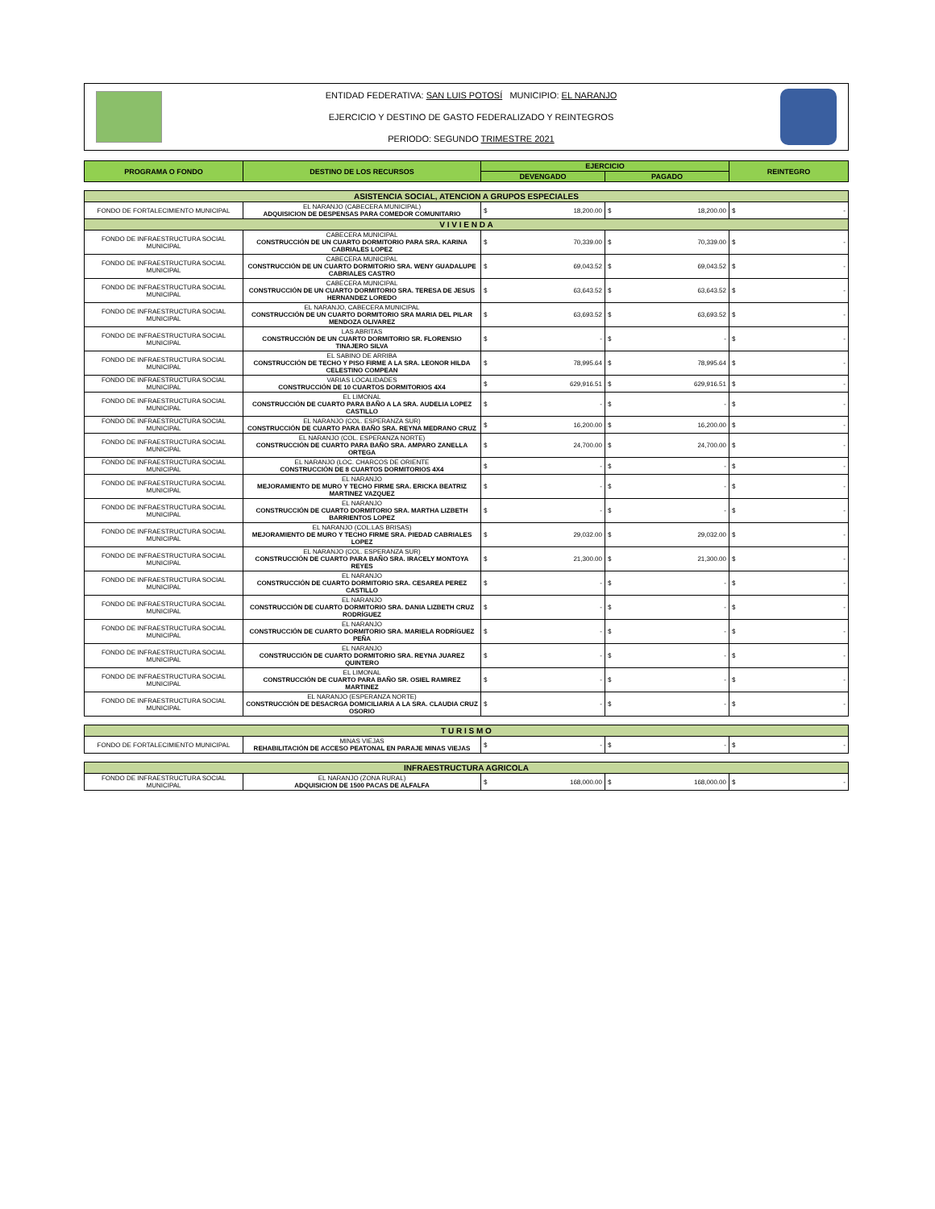ENTIDAD FEDERATIVA: SAN LUIS POTOSÍ MUNICIPIO: EL NARANJO
EJERCICIO Y DESTINO DE GASTO FEDERALIZADO Y REINTEGROS
PERIODO: SEGUNDO TRIMESTRE 2021
| PROGRAMA O FONDO | DESTINO DE LOS RECURSOS | EJERCICIO | | REINTEGRO |
| --- | --- | --- | --- | --- |
| | | DEVENGADO | PAGADO | |
| ASISTENCIA SOCIAL, ATENCION A GRUPOS ESPECIALES | | | | |
| FONDO DE FORTALECIMIENTO MUNICIPAL | EL NARANJO (CABECERA MUNICIPAL) ADQUISICION DE DESPENSAS PARA COMEDOR COMUNITARIO | $ 18,200.00 | $ 18,200.00 | $ - |
| V I V I E N D A | | | | |
| FONDO DE INFRAESTRUCTURA SOCIAL MUNICIPAL | CABECERA MUNICIPAL CONSTRUCCIÓN DE UN CUARTO DORMITORIO PARA SRA. KARINA CABRIALES LOPEZ | $ 70,339.00 | $ 70,339.00 | $ - |
| FONDO DE INFRAESTRUCTURA SOCIAL MUNICIPAL | CABECERA MUNICIPAL CONSTRUCCIÓN DE UN CUARTO DORMITORIO SRA. WENY GUADALUPE CABRIALES CASTRO | $ 69,043.52 | $ 69,043.52 | $ - |
| FONDO DE INFRAESTRUCTURA SOCIAL MUNICIPAL | CABECERA MUNICIPAL CONSTRUCCIÓN DE UN CUARTO DORMITORIO SRA. TERESA DE JESUS HERNANDEZ LOREDO | $ 63,643.52 | $ 63,643.52 | $ - |
| FONDO DE INFRAESTRUCTURA SOCIAL MUNICIPAL | EL NARANJO, CABECERA MUNICIPAL CONSTRUCCIÓN DE UN CUARTO DORMITORIO SRA MARIA DEL PILAR MENDOZA OLIVAREZ | $ 63,693.52 | $ 63,693.52 | $ - |
| FONDO DE INFRAESTRUCTURA SOCIAL MUNICIPAL | LAS ABRITAS CONSTRUCCIÓN DE UN CUARTO DORMITORIO SR. FLORENSIO TINAJERO SILVA | $ - | $ - | $ - |
| FONDO DE INFRAESTRUCTURA SOCIAL MUNICIPAL | EL SABINO DE ARRIBA CONSTRUCCIÓN DE TECHO Y PISO FIRME A LA SRA. LEONOR HILDA CELESTINO COMPEAN | $ 78,995.64 | $ 78,995.64 | $ - |
| FONDO DE INFRAESTRUCTURA SOCIAL MUNICIPAL | VARIAS LOCALIDADES CONSTRUCCIÓN DE 10 CUARTOS DORMITORIOS 4X4 | $ 629,916.51 | $ 629,916.51 | $ - |
| FONDO DE INFRAESTRUCTURA SOCIAL MUNICIPAL | EL LIMONAL CONSTRUCCIÓN DE CUARTO PARA BAÑO A LA SRA. AUDELIA LOPEZ CASTILLO | $ - | $ - | $ - |
| FONDO DE INFRAESTRUCTURA SOCIAL MUNICIPAL | EL NARANJO (COL. ESPERANZA SUR) CONSTRUCCIÓN DE CUARTO PARA BAÑO SRA. REYNA MEDRANO CRUZ | $ 16,200.00 | $ 16,200.00 | $ - |
| FONDO DE INFRAESTRUCTURA SOCIAL MUNICIPAL | EL NARANJO (COL. ESPERANZA NORTE) CONSTRUCCIÓN DE CUARTO PARA BAÑO SRA. AMPARO ZANELLA ORTEGA | $ 24,700.00 | $ 24,700.00 | $ - |
| FONDO DE INFRAESTRUCTURA SOCIAL MUNICIPAL | EL NARANJO (LOC. CHARCOS DE ORIENTE CONSTRUCCIÓN DE 8 CUARTOS DORMITORIOS 4X4 | $ - | $ - | $ - |
| FONDO DE INFRAESTRUCTURA SOCIAL MUNICIPAL | EL NARANJO MEJORAMIENTO DE MURO Y TECHO FIRME SRA. ERICKA BEATRIZ MARTINEZ VAZQUEZ | $ - | $ - | $ - |
| FONDO DE INFRAESTRUCTURA SOCIAL MUNICIPAL | EL NARANJO CONSTRUCCIÓN DE CUARTO DORMITORIO SRA. MARTHA LIZBETH BARRIENTOS LOPEZ | $ - | $ - | $ - |
| FONDO DE INFRAESTRUCTURA SOCIAL MUNICIPAL | EL NARANJO (COL.LAS BRISAS) MEJORAMIENTO DE MURO Y TECHO FIRME SRA. PIEDAD CABRIALES LOPEZ | $ 29,032.00 | $ 29,032.00 | $ - |
| FONDO DE INFRAESTRUCTURA SOCIAL MUNICIPAL | EL NARANJO (COL. ESPERANZA SUR) CONSTRUCCIÓN DE CUARTO PARA BAÑO SRA. IRACELY MONTOYA REYES | $ 21,300.00 | $ 21,300.00 | $ - |
| FONDO DE INFRAESTRUCTURA SOCIAL MUNICIPAL | EL NARANJO CONSTRUCCIÓN DE CUARTO DORMITORIO SRA. CESAREA PEREZ CASTILLO | $ - | $ - | $ - |
| FONDO DE INFRAESTRUCTURA SOCIAL MUNICIPAL | EL NARANJO CONSTRUCCIÓN DE CUARTO DORMITORIO SRA. DANIA LIZBETH CRUZ RODRÍGUEZ | $ - | $ - | $ - |
| FONDO DE INFRAESTRUCTURA SOCIAL MUNICIPAL | EL NARANJO CONSTRUCCIÓN DE CUARTO DORMITORIO SRA. MARIELA RODRÍGUEZ PEÑA | $ - | $ - | $ - |
| FONDO DE INFRAESTRUCTURA SOCIAL MUNICIPAL | EL NARANJO CONSTRUCCIÓN DE CUARTO DORMITORIO SRA. REYNA JUAREZ QUINTERO | $ - | $ - | $ - |
| FONDO DE INFRAESTRUCTURA SOCIAL MUNICIPAL | EL LIMONAL CONSTRUCCIÓN DE CUARTO PARA BAÑO SR. OSIEL RAMIREZ MARTINEZ | $ - | $ - | $ - |
| FONDO DE INFRAESTRUCTURA SOCIAL MUNICIPAL | EL NARANJO (ESPERANZA NORTE) CONSTRUCCIÓN DE DESACRGA DOMICILIARIA A LA SRA. CLAUDIA CRUZ OSORIO | $ - | $ - | $ - |
| T U R I S M O | | | | |
| FONDO DE FORTALECIMIENTO MUNICIPAL | MINAS VIEJAS REHABILITACIÓN DE ACCESO PEATONAL EN PARAJE MINAS VIEJAS | $ - | $ - | $ - |
| INFRAESTRUCTURA AGRICOLA | | | | |
| FONDO DE INFRAESTRUCTURA SOCIAL MUNICIPAL | EL NARANJO (ZONA RURAL) ADQUISICION DE 1500 PACAS DE ALFALFA | $ 168,000.00 | $ 168,000.00 | $ - |